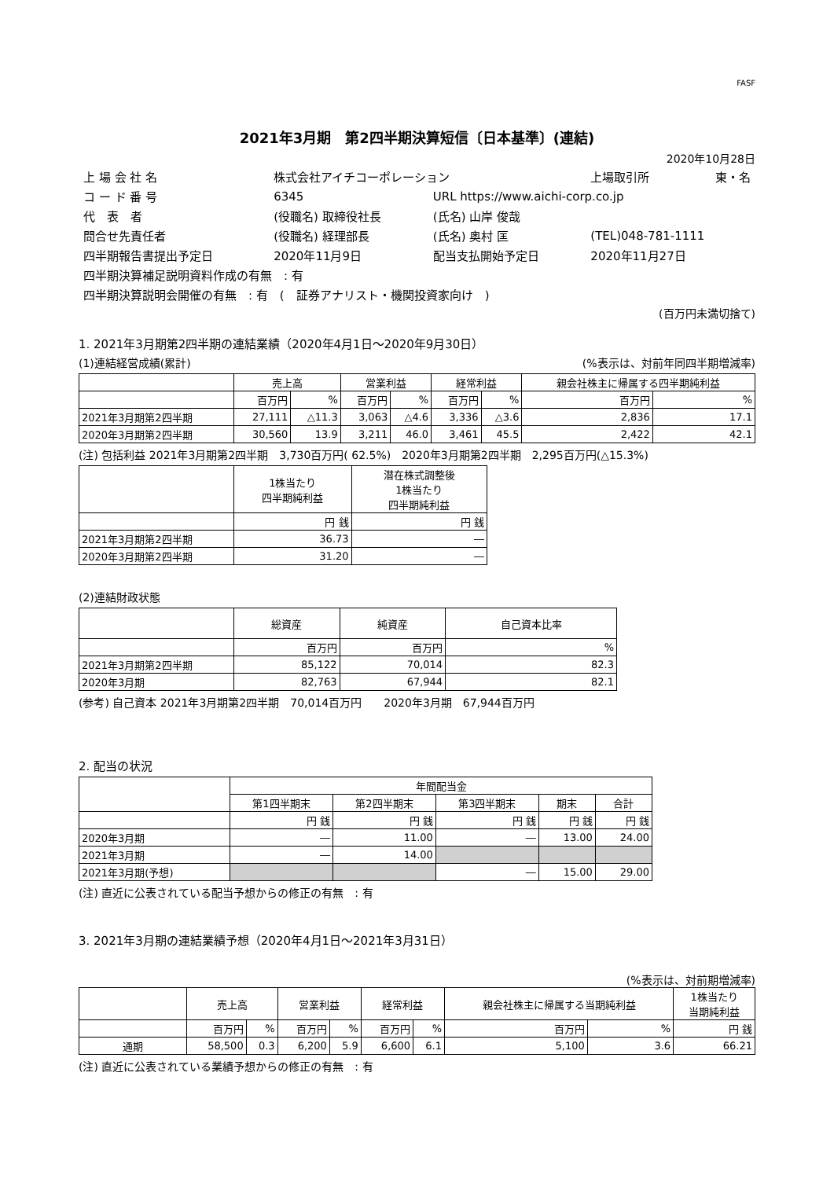FASF
2021年3月期　第2四半期決算短信〔日本基準〕(連結)
2020年10月28日
| 上 場 会 社 名 | 株式会社アイチコーポレーション | | 上場取引所 | 東・名 |
| コ ー ド 番 号 | 6345 | URL https://www.aichi-corp.co.jp | | |
| 代 表 者 | (役職名) 取締役社長 | (氏名) 山岸 俊哉 | | |
| 問合せ先責任者 | (役職名) 経理部長 | (氏名) 奥村 匡 | (TEL)048-781-1111 | |
| 四半期報告書提出予定日 | 2020年11月9日 | 配当支払開始予定日 | 2020年11月27日 | |
| 四半期決算補足説明資料作成の有無 : 有 | | | | |
| 四半期決算説明会開催の有無 : 有 ( 証券アナリスト・機関投資家向け ) | | | | |
(百万円未満切捨て)
1. 2021年3月期第2四半期の連結業績（2020年4月1日～2020年9月30日）
(1)連結経営成績(累計) (%表示は、対前年同四半期増減率)
| | 売上高 | | 営業利益 | | 経常利益 | | 親会社株主に帰属する四半期純利益 | |
| --- | --- | --- | --- | --- | --- | --- | --- | --- |
| | 百万円 | % | 百万円 | % | 百万円 | % | 百万円 | % |
| 2021年3月期第2四半期 | 27,111 | △11.3 | 3,063 | △4.6 | 3,336 | △3.6 | 2,836 | 17.1 |
| 2020年3月期第2四半期 | 30,560 | 13.9 | 3,211 | 46.0 | 3,461 | 45.5 | 2,422 | 42.1 |
(注) 包括利益 2021年3月期第2四半期　3,730百万円( 62.5%)　2020年3月期第2四半期　2,295百万円(△15.3%)
| | 1株当たり 四半期純利益 | 潜在株式調整後 1株当たり 四半期純利益 |
| --- | --- | --- |
| | 円 銭 | 円 銭 |
| 2021年3月期第2四半期 | 36.73 | ― |
| 2020年3月期第2四半期 | 31.20 | ― |
(2)連結財政状態
| | 総資産 | 純資産 | 自己資本比率 |
| --- | --- | --- | --- |
| | 百万円 | 百万円 | % |
| 2021年3月期第2四半期 | 85,122 | 70,014 | 82.3 |
| 2020年3月期 | 82,763 | 67,944 | 82.1 |
(参考) 自己資本 2021年3月期第2四半期　70,014百万円　　2020年3月期　67,944百万円
2. 配当の状況
| | 年間配当金 | | | | |
| --- | --- | --- | --- | --- | --- |
| | 第1四半期末 | 第2四半期末 | 第3四半期末 | 期末 | 合計 |
| | 円 銭 | 円 銭 | 円 銭 | 円 銭 | 円 銭 |
| 2020年3月期 | ― | 11.00 | ― | 13.00 | 24.00 |
| 2021年3月期 | ― | 14.00 | | | |
| 2021年3月期(予想) | | | ― | 15.00 | 29.00 |
(注) 直近に公表されている配当予想からの修正の有無　: 有
3. 2021年3月期の連結業績予想（2020年4月1日～2021年3月31日）
(%表示は、対前期増減率)
| | 売上高 | | 営業利益 | | 経常利益 | | 親会社株主に帰属する当期純利益 | | 1株当たり 当期純利益 |
| --- | --- | --- | --- | --- | --- | --- | --- | --- | --- |
| | 百万円 | % | 百万円 | % | 百万円 | % | 百万円 | % | 円 銭 |
| 通期 | 58,500 | 0.3 | 6,200 | 5.9 | 6,600 | 6.1 | 5,100 | 3.6 | 66.21 |
(注) 直近に公表されている業績予想からの修正の有無　: 有